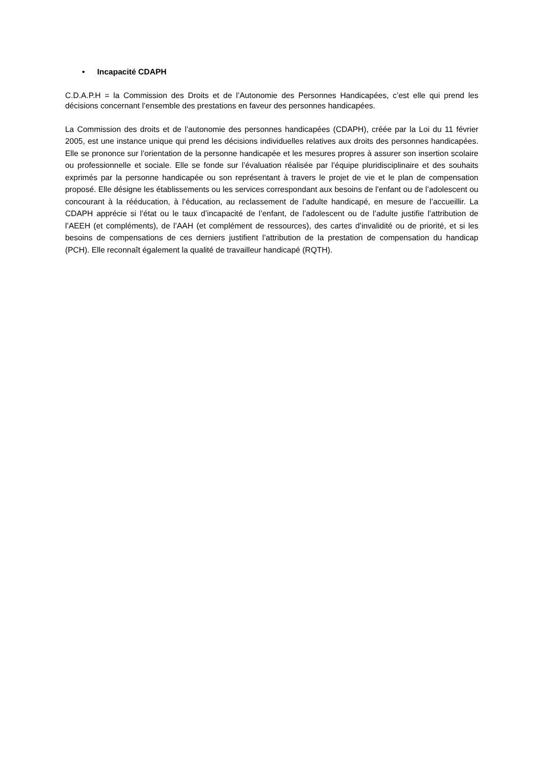• Incapacité CDAPH
C.D.A.P.H = la Commission des Droits et de l’Autonomie des Personnes Handicapées, c’est elle qui prend les décisions concernant l’ensemble des prestations en faveur des personnes handicapées.
La Commission des droits et de l’autonomie des personnes handicapées (CDAPH), créée par la Loi du 11 février 2005, est une instance unique qui prend les décisions individuelles relatives aux droits des personnes handicapées. Elle se prononce sur l’orientation de la personne handicapée et les mesures propres à assurer son insertion scolaire ou professionnelle et sociale. Elle se fonde sur l’évaluation réalisée par l’équipe pluridisciplinaire et des souhaits exprimés par la personne handicapée ou son représentant à travers le projet de vie et le plan de compensation proposé. Elle désigne les établissements ou les services correspondant aux besoins de l’enfant ou de l’adolescent ou concourant à la rééducation, à l’éducation, au reclassement de l’adulte handicapé, en mesure de l’accueillir. La CDAPH apprécie si l’état ou le taux d’incapacité de l’enfant, de l’adolescent ou de l’adulte justifie l’attribution de l’AEEH (et compléments), de l’AAH (et complément de ressources), des cartes d’invalidité ou de priorité, et si les besoins de compensations de ces derniers justifient l’attribution de la prestation de compensation du handicap (PCH). Elle reconnaît également la qualité de travailleur handicapé (RQTH).